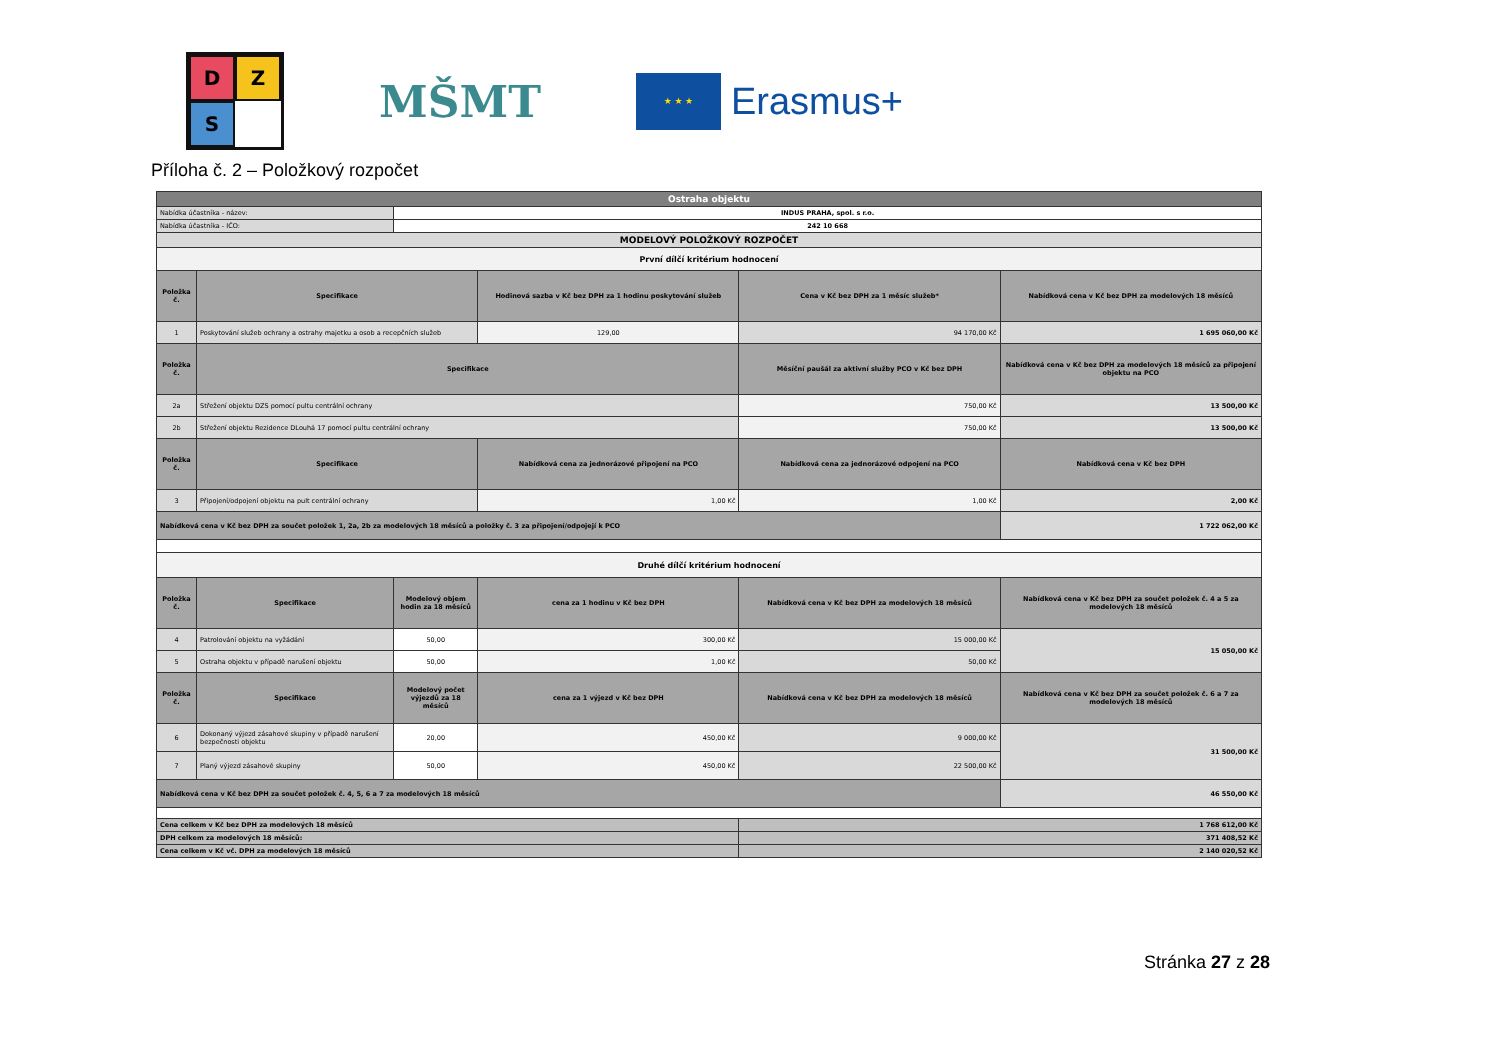D
Z
S
MŠMT
★ ★ ★
Erasmus+
Příloha č. 2 – Položkový rozpočet
| Ostraha objektu | | | | | |
| Nabídka účastníka - název: | | INDUS PRAHA, spol. s r.o. | | | |
| Nabídka účastníka - IČO: | | 242 10 668 | | | |
| MODELOVÝ POLOŽKOVÝ ROZPOČET | | | | | |
| První dílčí kritérium hodnocení | | | | | |
| Položka č. | Specifikace | | Hodinová sazba v Kč bez DPH za 1 hodinu poskytování služeb | Cena v Kč bez DPH za 1 měsíc služeb* | Nabídková cena v Kč bez DPH za modelových 18 měsíců |
| 1 | Poskytování služeb ochrany a ostrahy majetku a osob a recepčních služeb | | 129,00 | 94 170,00 Kč | 1 695 060,00 Kč |
| Položka č. | Specifikace | | | Měsíční paušál za aktivní služby PCO v Kč bez DPH | Nabídková cena v Kč bez DPH za modelových 18 měsíců za připojení objektu na PCO |
| 2a | Střežení objektu DZS pomocí pultu centrální ochrany | | | 750,00 Kč | 13 500,00 Kč |
| 2b | Střežení objektu Rezidence DLouhá 17 pomocí pultu centrální ochrany | | | 750,00 Kč | 13 500,00 Kč |
| Položka č. | Specifikace | | Nabídková cena za jednorázové připojení na PCO | Nabídková cena za jednorázové odpojení na PCO | Nabídková cena v Kč bez DPH |
| 3 | Připojení/odpojení objektu na pult centrální ochrany | | 1,00 Kč | 1,00 Kč | 2,00 Kč |
| Nabídková cena v Kč bez DPH za součet položek 1, 2a, 2b za modelových 18 měsíců a položky č. 3 za připojení/odpojejí k PCO | | | | | 1 722 062,00 Kč |
| Druhé dílčí kritérium hodnocení | | | | | |
| Položka č. | Specifikace | Modelový objem hodin za 18 měsíců | cena za 1 hodinu v Kč bez DPH | Nabídková cena v Kč bez DPH za modelových 18 měsíců | Nabídková cena v Kč bez DPH za součet položek č. 4 a 5 za modelových 18 měsíců |
| 4 | Patrolování objektu na vyžádání | 50,00 | 300,00 Kč | 15 000,00 Kč | 15 050,00 Kč |
| 5 | Ostraha objektu v případě narušení objektu | 50,00 | 1,00 Kč | 50,00 Kč | |
| Položka č. | Specifikace | Modelový počet výjezdů za 18 měsíců | cena za 1 výjezd v Kč bez DPH | Nabídková cena v Kč bez DPH za modelových 18 měsíců | Nabídková cena v Kč bez DPH za součet položek č. 6 a 7 za modelových 18 měsíců |
| 6 | Dokonaný výjezd zásahové skupiny v případě narušení bezpečnosti objektu | 20,00 | 450,00 Kč | 9 000,00 Kč | 31 500,00 Kč |
| 7 | Planý výjezd zásahové skupiny | 50,00 | 450,00 Kč | 22 500,00 Kč | |
| Nabídková cena v Kč bez DPH za součet položek č. 4, 5, 6 a 7 za modelových 18 měsíců | | | | | 46 550,00 Kč |
| Cena celkem v Kč bez DPH za modelových 18 měsíců | | | | 1 768 612,00 Kč | |
| DPH celkem za modelových 18 měsíců: | | | | 371 408,52 Kč | |
| Cena celkem v Kč vč. DPH za modelových 18 měsíců | | | | 2 140 020,52 Kč | |
Stránka 27 z 28